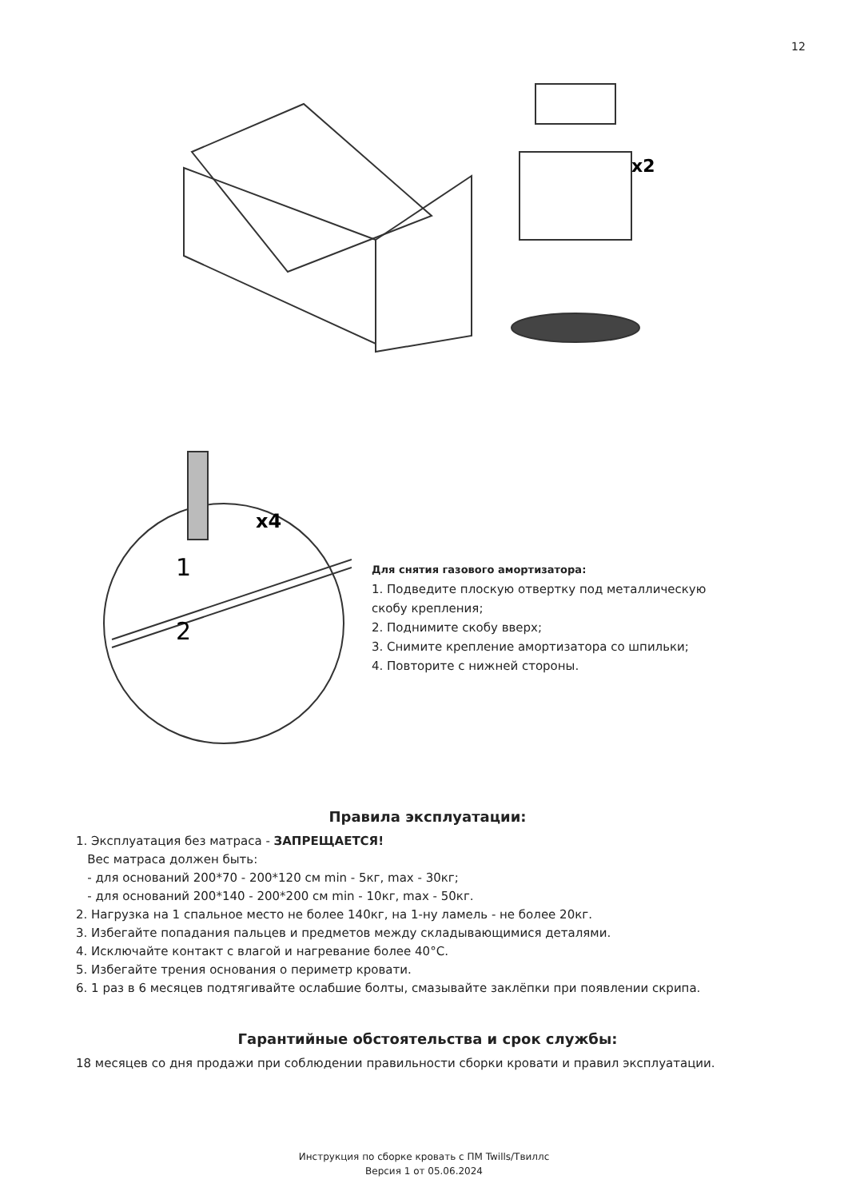12
x2
x4
1
2
Для снятия газового амортизатора:
1. Подведите плоскую отвертку под металлическую скобу крепления;
2. Поднимите скобу вверх;
3. Снимите крепление амортизатора со шпильки;
4. Повторите с нижней стороны.
Правила эксплуатации:
1. Эксплуатация без матраса - ЗАПРЕЩАЕТСЯ!
Вес матраса должен быть:
- для оснований 200*70 - 200*120 см min - 5кг, max - 30кг;
- для оснований 200*140 - 200*200 см min - 10кг, max - 50кг.
2. Нагрузка на 1 спальное место не более 140кг, на 1-ну ламель - не более 20кг.
3. Избегайте попадания пальцев и предметов между складывающимися деталями.
4. Исключайте контакт с влагой и нагревание более 40°С.
5. Избегайте трения основания о периметр кровати.
6. 1 раз в 6 месяцев подтягивайте ослабшие болты, смазывайте заклёпки при появлении скрипа.
Гарантийные обстоятельства и срок службы:
18 месяцев со дня продажи при соблюдении правильности сборки кровати и правил эксплуатации.
Инструкция по сборке кровать с ПМ Twills/Твиллс
Версия 1 от 05.06.2024